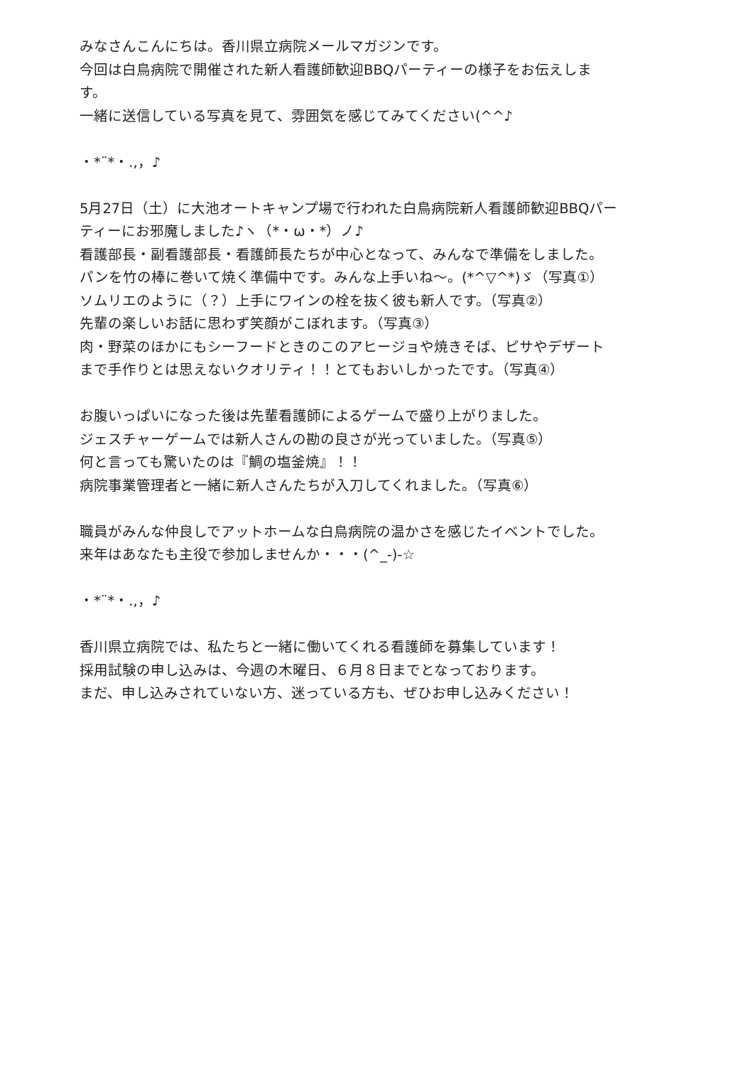みなさんこんにちは。香川県立病院メールマガジンです。
今回は白鳥病院で開催された新人看護師歓迎BBQパーティーの様子をお伝えします。
一緒に送信している写真を見て、雰囲気を感じてみてください(^^♪
・*¨*・.,，♪
5月27日（土）に大池オートキャンプ場で行われた白鳥病院新人看護師歓迎BBQパーティーにお邪魔しました♪ヽ（*・ω・*）ノ♪
看護部長・副看護部長・看護師長たちが中心となって、みんなで準備をしました。
パンを竹の棒に巻いて焼く準備中です。みんな上手いね～。(*^▽^*)ゞ（写真①）
ソムリエのように（？）上手にワインの栓を抜く彼も新人です。（写真②）
先輩の楽しいお話に思わず笑顔がこぼれます。（写真③）
肉・野菜のほかにもシーフードときのこのアヒージョや焼きそば、ピサやデザートまで手作りとは思えないクオリティ！！とてもおいしかったです。（写真④）
お腹いっぱいになった後は先輩看護師によるゲームで盛り上がりました。
ジェスチャーゲームでは新人さんの勘の良さが光っていました。（写真⑤）
何と言っても驚いたのは『鯛の塩釜焼』！！
病院事業管理者と一緒に新人さんたちが入刀してくれました。（写真⑥）
職員がみんな仲良しでアットホームな白鳥病院の温かさを感じたイベントでした。
来年はあなたも主役で参加しませんか・・・(^_-)-☆
・*¨*・.,，♪
香川県立病院では、私たちと一緒に働いてくれる看護師を募集しています！
採用試験の申し込みは、今週の木曜日、６月８日までとなっております。
まだ、申し込みされていない方、迷っている方も、ぜひお申し込みください！